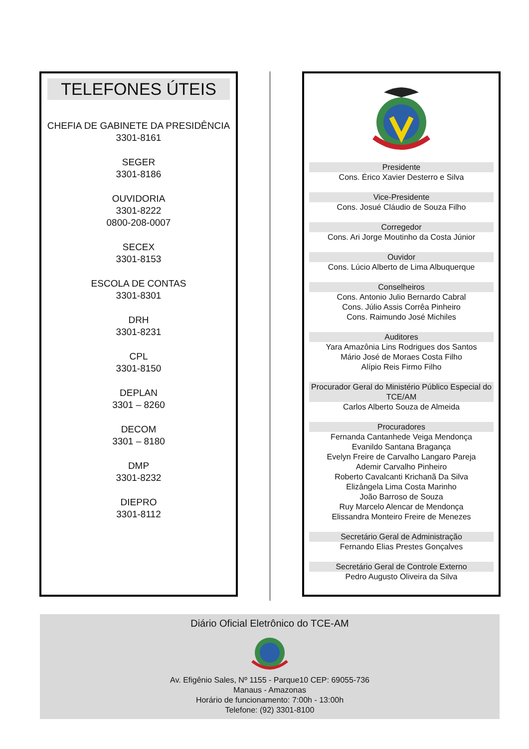TELEFONES ÚTEIS
CHEFIA DE GABINETE DA PRESIDÊNCIA
3301-8161
SEGER
3301-8186
OUVIDORIA
3301-8222
0800-208-0007
SECEX
3301-8153
ESCOLA DE CONTAS
3301-8301
DRH
3301-8231
CPL
3301-8150
DEPLAN
3301 – 8260
DECOM
3301 – 8180
DMP
3301-8232
DIEPRO
3301-8112
Presidente
Cons. Érico Xavier Desterro e Silva
Vice-Presidente
Cons. Josué Cláudio de Souza Filho
Corregedor
Cons. Ari Jorge Moutinho da Costa Júnior
Ouvidor
Cons. Lúcio Alberto de Lima Albuquerque
Conselheiros
Cons. Antonio Julio Bernardo Cabral
Cons. Júlio Assis Corrêa Pinheiro
Cons. Raimundo José Michiles
Auditores
Yara Amazônia Lins Rodrigues dos Santos
Mário José de Moraes Costa Filho
Alípio Reis Firmo Filho
Procurador Geral do Ministério Público Especial do TCE/AM
Carlos Alberto Souza de Almeida
Procuradores
Fernanda Cantanhede Veiga Mendonça
Evanildo Santana Bragança
Evelyn Freire de Carvalho Langaro Pareja
Ademir Carvalho Pinheiro
Roberto Cavalcanti Krichanã Da Silva
Elizângela Lima Costa Marinho
João Barroso de Souza
Ruy Marcelo Alencar de Mendonça
Elissandra Monteiro Freire de Menezes
Secretário Geral de Administração
Fernando Elias Prestes Gonçalves
Secretário Geral de Controle Externo
Pedro Augusto Oliveira da Silva
Diário Oficial Eletrônico do TCE-AM
Av. Efigênio Sales, Nº 1155 - Parque10 CEP: 69055-736
Manaus - Amazonas
Horário de funcionamento: 7:00h - 13:00h
Telefone: (92) 3301-8100